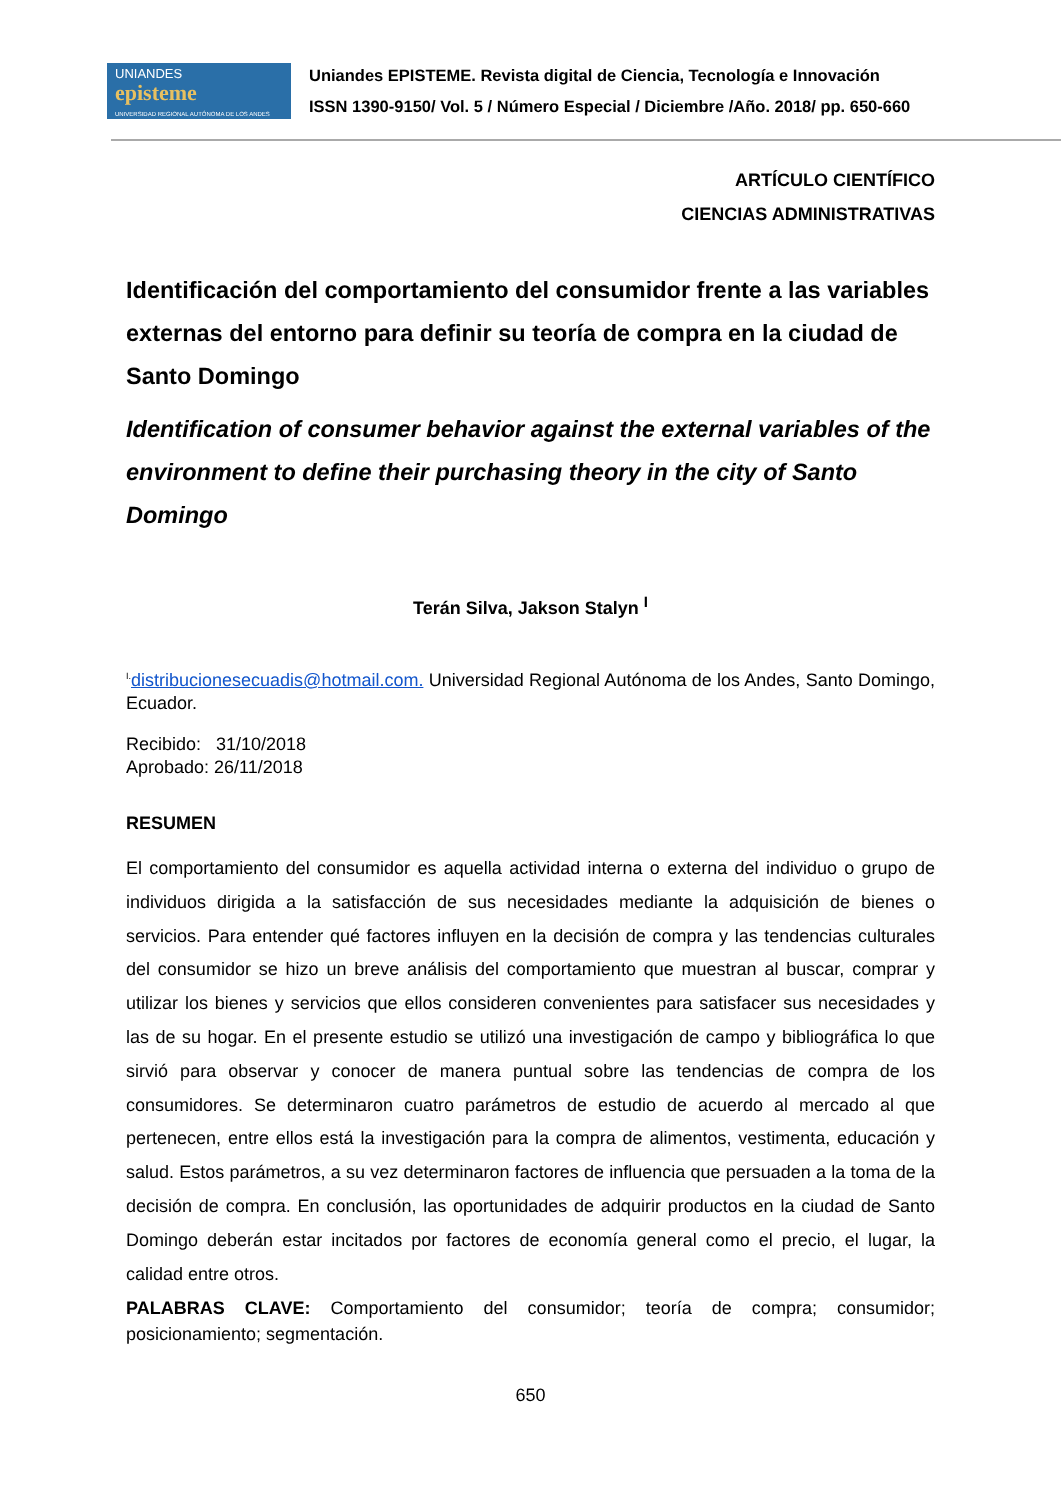UNIANDES
episteme
UNIVERSIDAD REGIONAL AUTÓNOMA DE LOS ANDES
Uniandes EPISTEME. Revista digital de Ciencia, Tecnología e Innovación
ISSN 1390-9150/ Vol. 5 / Número Especial / Diciembre /Año. 2018/ pp. 650-660
ARTÍCULO CIENTÍFICO
CIENCIAS ADMINISTRATIVAS
Identificación del comportamiento del consumidor frente a las variables externas del entorno para definir su teoría de compra en la ciudad de Santo Domingo
Identification of consumer behavior against the external variables of the environment to define their purchasing theory in the city of Santo Domingo
Terán Silva, Jakson Stalyn <sup>I</sup>
<sup>I.</sup>distribucionesecuadis@hotmail.com. Universidad Regional Autónoma de los Andes, Santo Domingo, Ecuador.
Recibido: 31/10/2018
Aprobado: 26/11/2018
RESUMEN
El comportamiento del consumidor es aquella actividad interna o externa del individuo o grupo de individuos dirigida a la satisfacción de sus necesidades mediante la adquisición de bienes o servicios. Para entender qué factores influyen en la decisión de compra y las tendencias culturales del consumidor se hizo un breve análisis del comportamiento que muestran al buscar, comprar y utilizar los bienes y servicios que ellos consideren convenientes para satisfacer sus necesidades y las de su hogar. En el presente estudio se utilizó una investigación de campo y bibliográfica lo que sirvió para observar y conocer de manera puntual sobre las tendencias de compra de los consumidores. Se determinaron cuatro parámetros de estudio de acuerdo al mercado al que pertenecen, entre ellos está la investigación para la compra de alimentos, vestimenta, educación y salud. Estos parámetros, a su vez determinaron factores de influencia que persuaden a la toma de la decisión de compra. En conclusión, las oportunidades de adquirir productos en la ciudad de Santo Domingo deberán estar incitados por factores de economía general como el precio, el lugar, la calidad entre otros.
PALABRAS CLAVE: Comportamiento del consumidor; teoría de compra; consumidor; posicionamiento; segmentación.
650